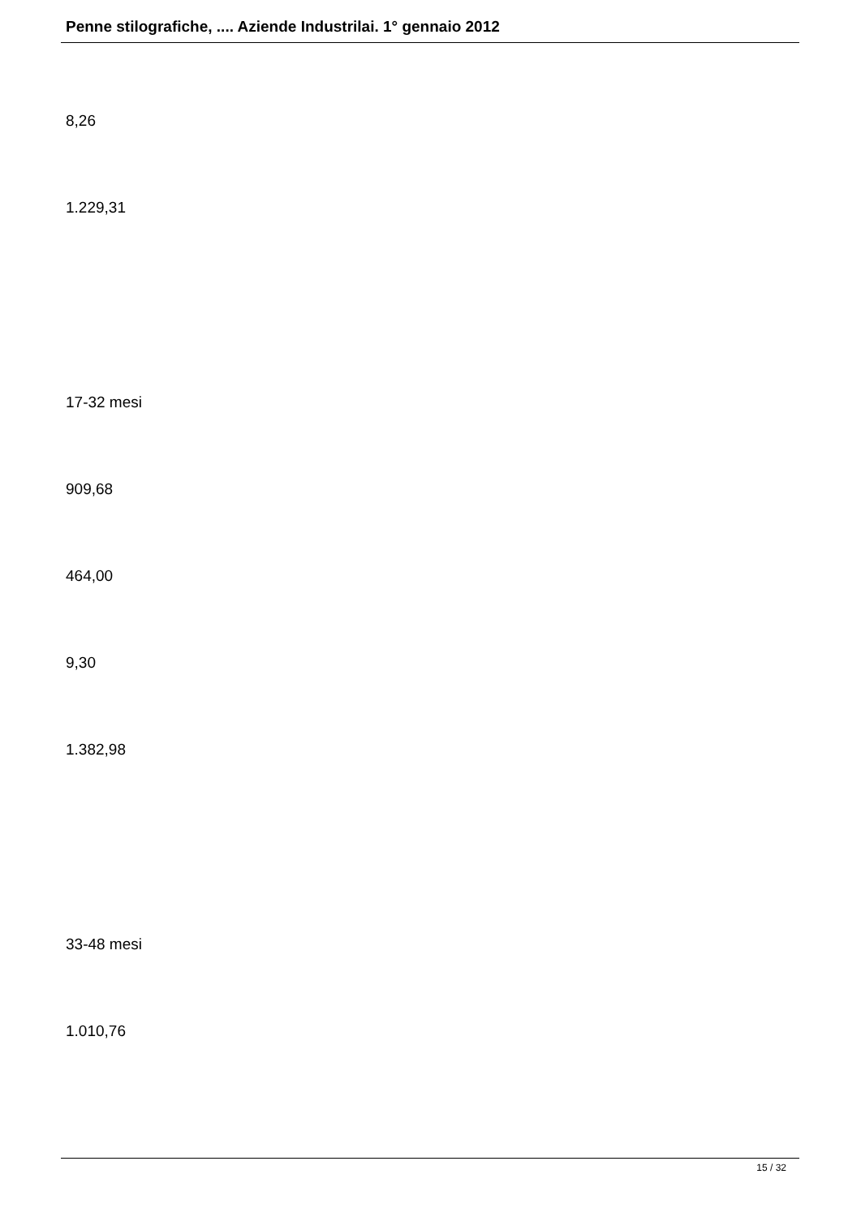Penne stilografiche, .... Aziende Industrilai. 1° gennaio 2012
8,26
1.229,31
17-32 mesi
909,68
464,00
9,30
1.382,98
33-48 mesi
1.010,76
15 / 32